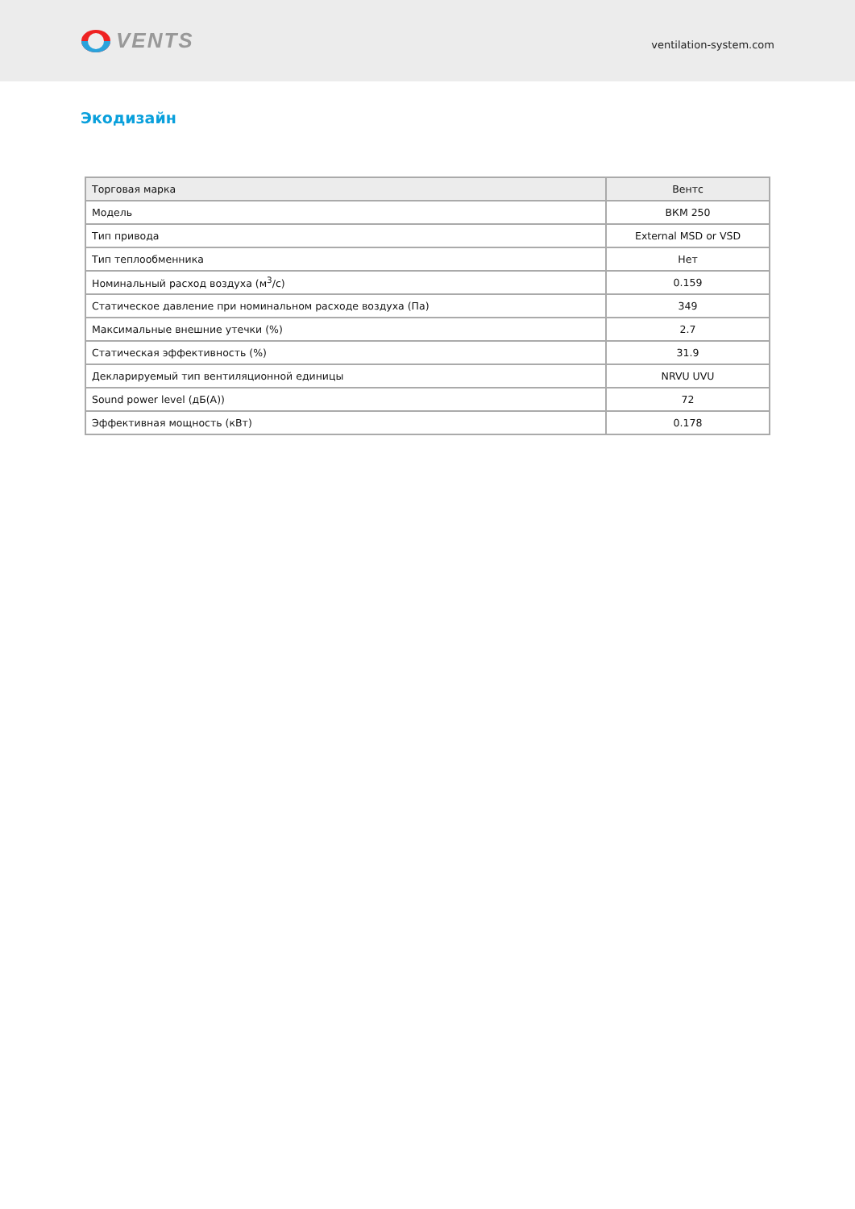VENTS
ventilation-system.com
Экодизайн
| Торговая марка | Вентс |
| --- | --- |
| Модель | ВКМ 250 |
| Тип привода | External MSD or VSD |
| Тип теплообменника | Нет |
| Номинальный расход воздуха (м<sup>3</sup>/с) | 0.159 |
| Статическое давление при номинальном расходе воздуха (Па) | 349 |
| Максимальные внешние утечки (%) | 2.7 |
| Статическая эффективность (%) | 31.9 |
| Декларируемый тип вентиляционной единицы | NRVU UVU |
| Sound power level (дБ(А)) | 72 |
| Эффективная мощность (кВт) | 0.178 |